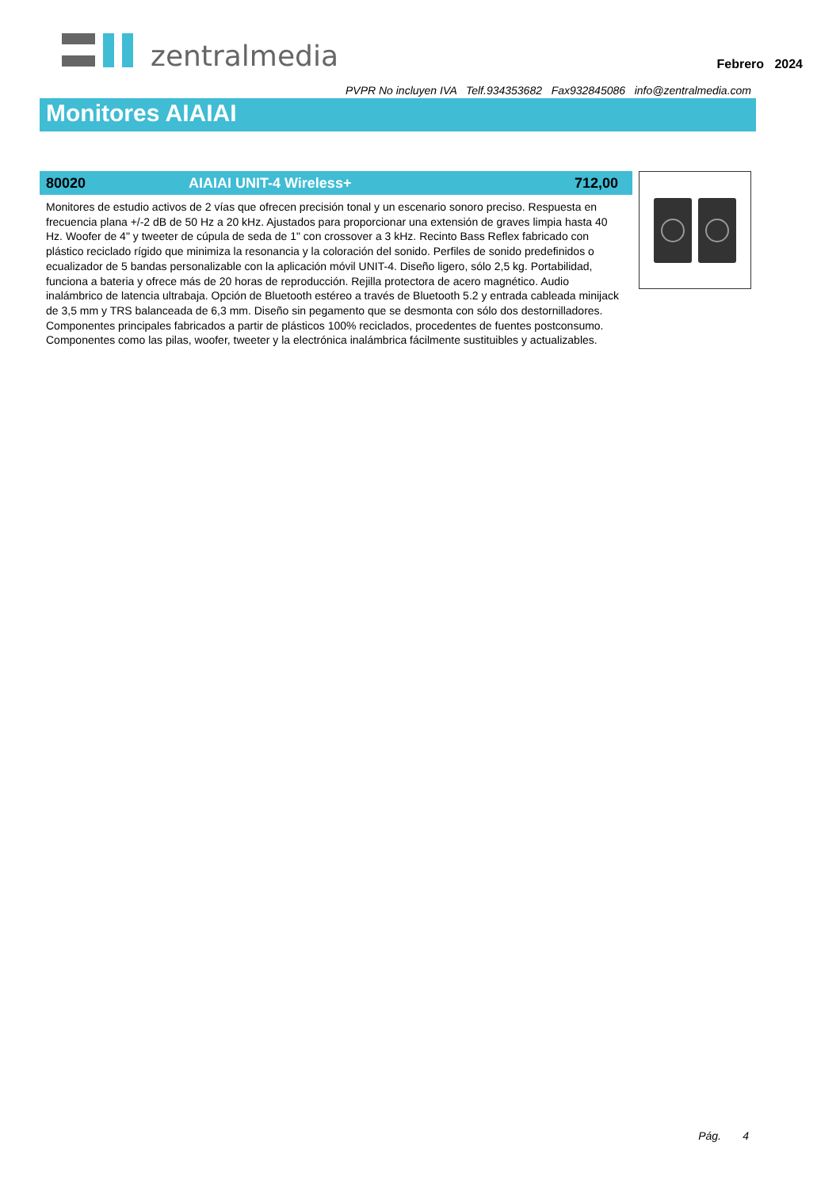zentralmedia
Febrero 2024
PVPR No incluyen IVA Telf.934353682 Fax932845086 info@zentralmedia.com
Monitores AIAIAI
80020 AIAIAI UNIT-4 Wireless+ 712,00
Monitores de estudio activos de 2 vías que ofrecen precisión tonal y un escenario sonoro preciso. Respuesta en frecuencia plana +/-2 dB de 50 Hz a 20 kHz. Ajustados para proporcionar una extensión de graves limpia hasta 40 Hz. Woofer de 4" y tweeter de cúpula de seda de 1" con crossover a 3 kHz. Recinto Bass Reflex fabricado con plástico reciclado rígido que minimiza la resonancia y la coloración del sonido. Perfiles de sonido predefinidos o ecualizador de 5 bandas personalizable con la aplicación móvil UNIT-4. Diseño ligero, sólo 2,5 kg. Portabilidad, funciona a bateria y ofrece más de 20 horas de reproducción. Rejilla protectora de acero magnético. Audio inalámbrico de latencia ultrabaja. Opción de Bluetooth estéreo a través de Bluetooth 5.2 y entrada cableada minijack de 3,5 mm y TRS balanceada de 6,3 mm. Diseño sin pegamento que se desmonta con sólo dos destornilladores. Componentes principales fabricados a partir de plásticos 100% reciclados, procedentes de fuentes postconsumo. Componentes como las pilas, woofer, tweeter y la electrónica inalámbrica fácilmente sustituibles y actualizables.
Pág. 4